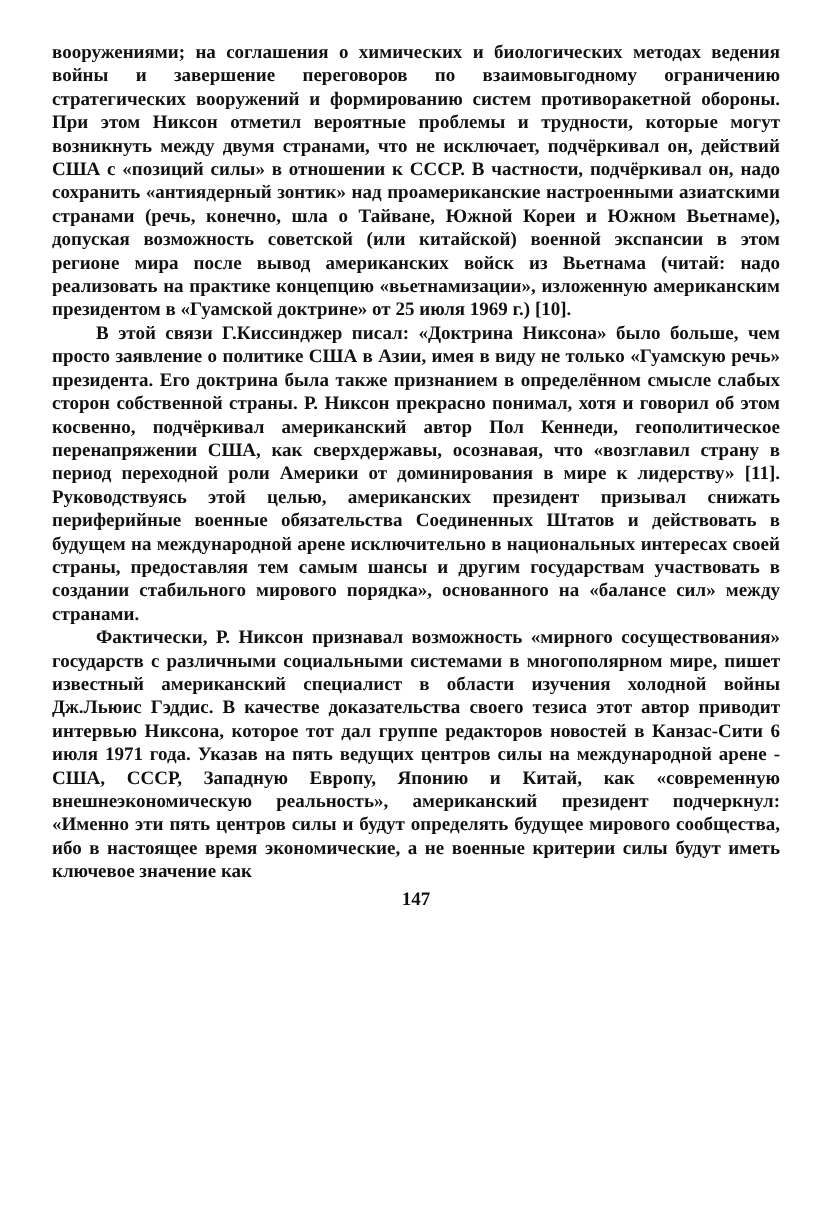вооружениями; на соглашения о химических и биологических методах ведения войны и завершение переговоров по взаимовыгодному ограничению стратегических вооружений и формированию систем противоракетной обороны. При этом Никсон отметил вероятные проблемы и трудности, которые могут возникнуть между двумя странами, что не исключает, подчёркивал он, действий США с «позиций силы» в отношении к СССР. В частности, подчёркивал он, надо сохранить «антиядерный зонтик» над проамериканские настроенными азиатскими странами (речь, конечно, шла о Тайване, Южной Кореи и Южном Вьетнаме), допуская возможность советской (или китайской) военной экспансии в этом регионе мира после вывод американских войск из Вьетнама (читай: надо реализовать на практике концепцию «вьетнамизации», изложенную американским президентом в «Гуамской доктрине» от 25 июля 1969 г.) [10].
В этой связи Г.Киссинджер писал: «Доктрина Никсона» было больше, чем просто заявление о политике США в Азии, имея в виду не только «Гуамскую речь» президента. Его доктрина была также признанием в определённом смысле слабых сторон собственной страны. Р. Никсон прекрасно понимал, хотя и говорил об этом косвенно, подчёркивал американский автор Пол Кеннеди, геополитическое перенапряжении США, как сверхдержавы, осознавая, что «возглавил страну в период переходной роли Америки от доминирования в мире к лидерству» [11]. Руководствуясь этой целью, американских президент призывал снижать периферийные военные обязательства Соединенных Штатов и действовать в будущем на международной арене исключительно в национальных интересах своей страны, предоставляя тем самым шансы и другим государствам участвовать в создании стабильного мирового порядка», основанного на «балансе сил» между странами.
Фактически, Р. Никсон признавал возможность «мирного сосуществования» государств с различными социальными системами в многополярном мире, пишет известный американский специалист в области изучения холодной войны Дж.Льюис Гэддис. В качестве доказательства своего тезиса этот автор приводит интервью Никсона, которое тот дал группе редакторов новостей в Канзас-Сити 6 июля 1971 года. Указав на пять ведущих центров силы на международной арене - США, СССР, Западную Европу, Японию и Китай, как «современную внешнеэкономическую реальность», американский президент подчеркнул: «Именно эти пять центров силы и будут определять будущее мирового сообщества, ибо в настоящее время экономические, а не военные критерии силы будут иметь ключевое значение как
147